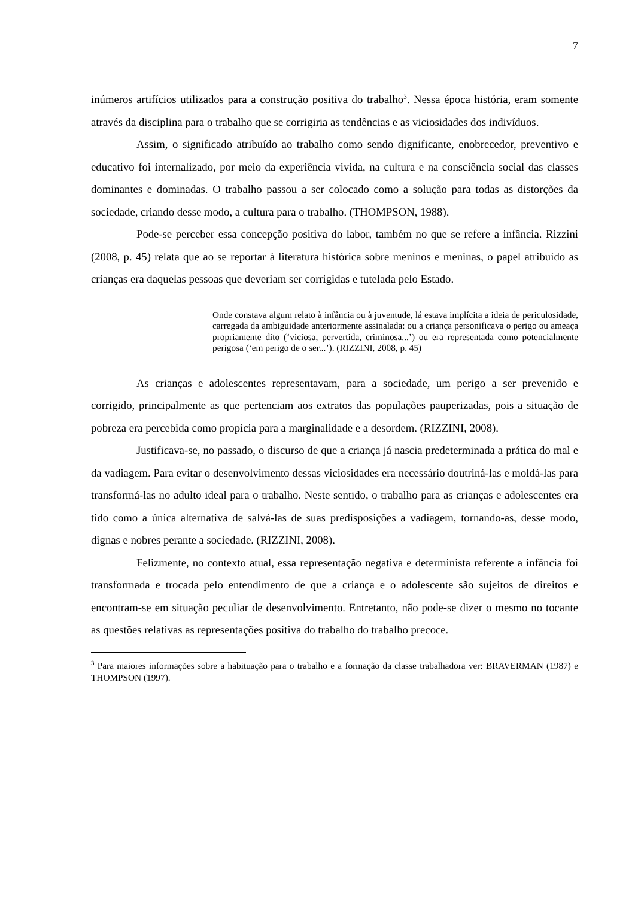7
inúmeros artifícios utilizados para a construção positiva do trabalho<sup>3</sup>. Nessa época história, eram somente através da disciplina para o trabalho que se corrigiria as tendências e as viciosidades dos indivíduos.
Assim, o significado atribuído ao trabalho como sendo dignificante, enobrecedor, preventivo e educativo foi internalizado, por meio da experiência vivida, na cultura e na consciência social das classes dominantes e dominadas. O trabalho passou a ser colocado como a solução para todas as distorções da sociedade, criando desse modo, a cultura para o trabalho. (THOMPSON, 1988).
Pode-se perceber essa concepção positiva do labor, também no que se refere a infância. Rizzini (2008, p. 45) relata que ao se reportar à literatura histórica sobre meninos e meninas, o papel atribuído as crianças era daquelas pessoas que deveriam ser corrigidas e tutelada pelo Estado.
Onde constava algum relato à infância ou à juventude, lá estava implícita a ideia de periculosidade, carregada da ambiguidade anteriormente assinalada: ou a criança personificava o perigo ou ameaça propriamente dito (‘viciosa, pervertida, criminosa...’) ou era representada como potencialmente perigosa (‘em perigo de o ser...’). (RIZZINI, 2008, p. 45)
As crianças e adolescentes representavam, para a sociedade, um perigo a ser prevenido e corrigido, principalmente as que pertenciam aos extratos das populações pauperizadas, pois a situação de pobreza era percebida como propícia para a marginalidade e a desordem. (RIZZINI, 2008).
Justificava-se, no passado, o discurso de que a criança já nascia predeterminada a prática do mal e da vadiagem. Para evitar o desenvolvimento dessas viciosidades era necessário doutriná-las e moldá-las para transformá-las no adulto ideal para o trabalho. Neste sentido, o trabalho para as crianças e adolescentes era tido como a única alternativa de salvá-las de suas predisposições a vadiagem, tornando-as, desse modo, dignas e nobres perante a sociedade. (RIZZINI, 2008).
Felizmente, no contexto atual, essa representação negativa e determinista referente a infância foi transformada e trocada pelo entendimento de que a criança e o adolescente são sujeitos de direitos e encontram-se em situação peculiar de desenvolvimento. Entretanto, não pode-se dizer o mesmo no tocante as questões relativas as representações positiva do trabalho do trabalho precoce.
<sup>3</sup> Para maiores informações sobre a habituação para o trabalho e a formação da classe trabalhadora ver: BRAVERMAN (1987) e THOMPSON (1997).